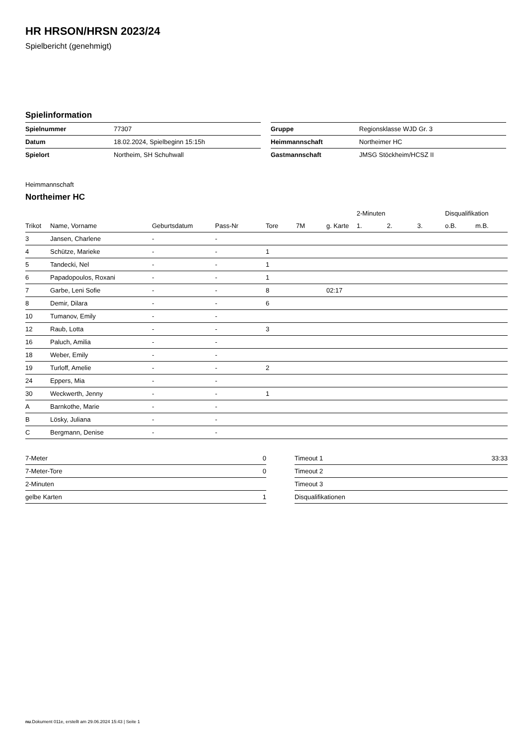HR HRSON/HRSN 2023/24
Spielbericht (genehmigt)
Spielinformation
| Spielnummer | 77307 |
| Datum | 18.02.2024, Spielbeginn 15:15h |
| Spielort | Northeim, SH Schuhwall |
| Gruppe | Regionsklasse WJD Gr. 3 |
| Heimmannschaft | Northeimer HC |
| Gastmannschaft | JMSG Stöckheim/HCSZ II |
Heimmannschaft
Northeimer HC
| | | | | | | | 2-Minuten | | | Disqualifikation | |
| --- | --- | --- | --- | --- | --- | --- | --- | --- | --- | --- | --- |
| Trikot | Name, Vorname | Geburtsdatum | Pass-Nr | Tore | 7M | g. Karte | 1. | 2. | 3. | o.B. | m.B. |
| 3 | Jansen, Charlene | - | - | | | | | | | | |
| 4 | Schütze, Marieke | - | - | 1 | | | | | | | |
| 5 | Tandecki, Nel | - | - | 1 | | | | | | | |
| 6 | Papadopoulos, Roxani | - | - | 1 | | | | | | | |
| 7 | Garbe, Leni Sofie | - | - | 8 | | 02:17 | | | | | |
| 8 | Demir, Dilara | - | - | 6 | | | | | | | |
| 10 | Tumanov, Emily | - | - | | | | | | | | |
| 12 | Raub, Lotta | - | - | 3 | | | | | | | |
| 16 | Paluch, Amilia | - | - | | | | | | | | |
| 18 | Weber, Emily | - | - | | | | | | | | |
| 19 | Turloff, Amelie | - | - | 2 | | | | | | | |
| 24 | Eppers, Mia | - | - | | | | | | | | |
| 30 | Weckwerth, Jenny | - | - | 1 | | | | | | | |
| A | Barnkothe, Marie | - | - | | | | | | | | |
| B | Lösky, Juliana | - | - | | | | | | | | |
| C | Bergmann, Denise | - | - | | | | | | | | |
| 7-Meter | 0 |
| 7-Meter-Tore | 0 |
| 2-Minuten | |
| gelbe Karten | 1 |
| Timeout 1 | 33:33 |
| Timeout 2 | |
| Timeout 3 | |
| Disqualifikationen | |
nu.Dokument 011e, erstellt am 29.06.2024 15:43 | Seite 1